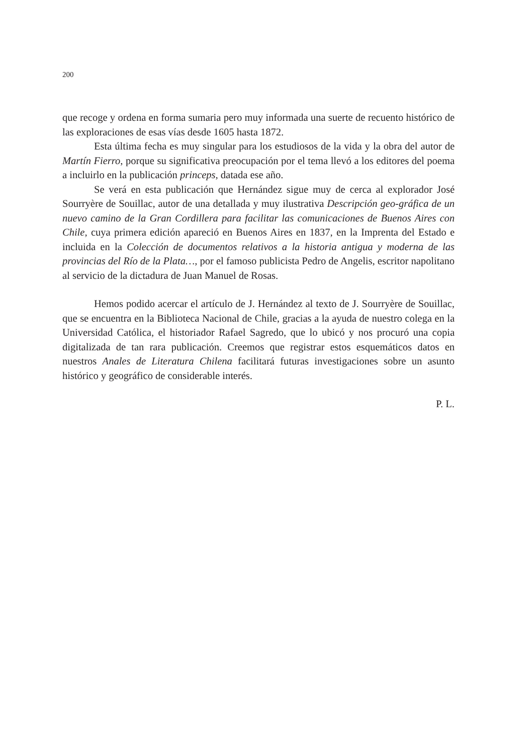200
que recoge y ordena en forma sumaria pero muy informada una suerte de recuento histórico de las exploraciones de esas vías desde 1605 hasta 1872.
Esta última fecha es muy singular para los estudiosos de la vida y la obra del autor de Martín Fierro, porque su significativa preocupación por el tema llevó a los editores del poema a incluirlo en la publicación princeps, datada ese año.
Se verá en esta publicación que Hernández sigue muy de cerca al explorador José Sourryère de Souillac, autor de una detallada y muy ilustrativa Descripción geo-gráfica de un nuevo camino de la Gran Cordillera para facilitar las comunicaciones de Buenos Aires con Chile, cuya primera edición apareció en Buenos Aires en 1837, en la Imprenta del Estado e incluida en la Colección de documentos relativos a la historia antigua y moderna de las provincias del Río de la Plata…, por el famoso publicista Pedro de Angelis, escritor napolitano al servicio de la dictadura de Juan Manuel de Rosas.
Hemos podido acercar el artículo de J. Hernández al texto de J. Sourryère de Souillac, que se encuentra en la Biblioteca Nacional de Chile, gracias a la ayuda de nuestro colega en la Universidad Católica, el historiador Rafael Sagredo, que lo ubicó y nos procuró una copia digitalizada de tan rara publicación. Creemos que registrar estos esquemáticos datos en nuestros Anales de Literatura Chilena facilitará futuras investigaciones sobre un asunto histórico y geográfico de considerable interés.
P. L.